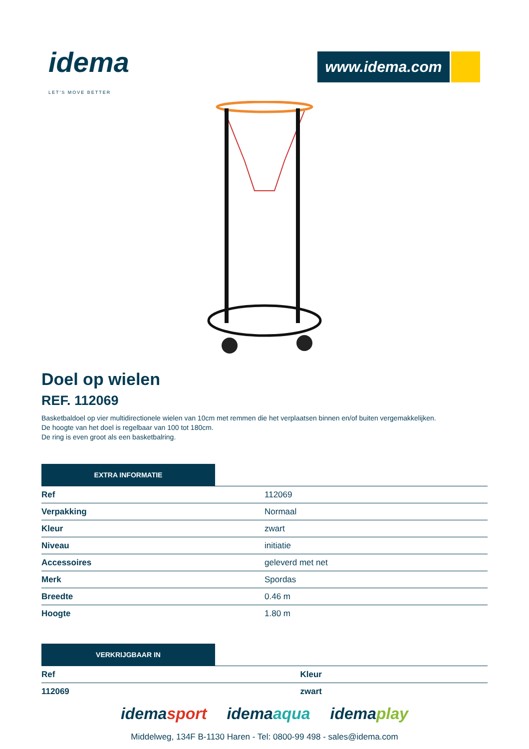idema
LET'S MOVE BETTER
www.idema.com
Doel op wielen
REF. 112069
Basketbaldoel op vier multidirectionele wielen van 10cm met remmen die het verplaatsen binnen en/of buiten vergemakkelijken.
De hoogte van het doel is regelbaar van 100 tot 180cm.
De ring is even groot als een basketbalring.
EXTRA INFORMATIE
| Ref | 112069 |
| Verpakking | Normaal |
| Kleur | zwart |
| Niveau | initiatie |
| Accessoires | geleverd met net |
| Merk | Spordas |
| Breedte | 0.46 m |
| Hoogte | 1.80 m |
VERKRIJGBAAR IN
| Ref | Kleur |
| 112069 | zwart |
idemasport idemaaqua idemaplay
Middelweg, 134F B-1130 Haren - Tel: 0800-99 498 - sales@idema.com